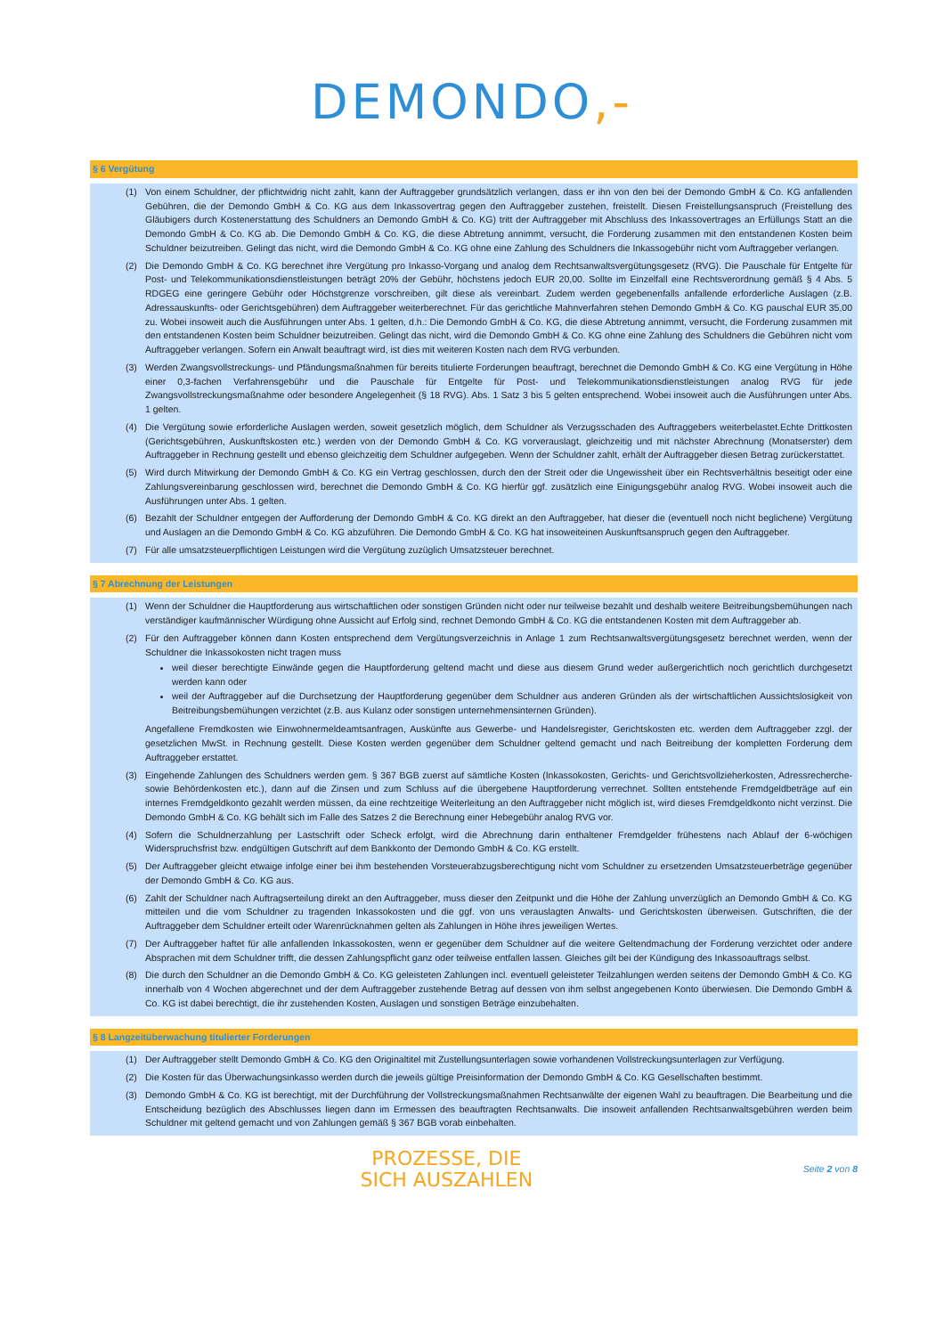DEMONDO,-
§ 6 Vergütung
(1) Von einem Schuldner, der pflichtwidrig nicht zahlt, kann der Auftraggeber grundsätzlich verlangen, dass er ihn von den bei der Demondo GmbH & Co. KG anfallenden Gebühren, die der Demondo GmbH & Co. KG aus dem Inkassovertrag gegen den Auftraggeber zustehen, freistellt. Diesen Freistellungsanspruch (Freistellung des Gläubigers durch Kostenerstattung des Schuldners an Demondo GmbH & Co. KG) tritt der Auftraggeber mit Abschluss des Inkassovertrages an Erfüllungs Statt an die Demondo GmbH & Co. KG ab. Die Demondo GmbH & Co. KG, die diese Abtretung annimmt, versucht, die Forderung zusammen mit den entstandenen Kosten beim Schuldner beizutreiben. Gelingt das nicht, wird die Demondo GmbH & Co. KG ohne eine Zahlung des Schuldners die Inkassogebühr nicht vom Auftraggeber verlangen.
(2) Die Demondo GmbH & Co. KG berechnet ihre Vergütung pro Inkasso-Vorgang und analog dem Rechtsanwaltsvergütungsgesetz (RVG). Die Pauschale für Entgelte für Post- und Telekommunikationsdienstleistungen beträgt 20% der Gebühr, höchstens jedoch EUR 20,00. Sollte im Einzelfall eine Rechtsverordnung gemäß § 4 Abs. 5 RDGEG eine geringere Gebühr oder Höchstgrenze vorschreiben, gilt diese als vereinbart. Zudem werden gegebenenfalls anfallende erforderliche Auslagen (z.B. Adressauskunfts- oder Gerichtsgebühren) dem Auftraggeber weiterberechnet. Für das gerichtliche Mahnverfahren stehen Demondo GmbH & Co. KG pauschal EUR 35,00 zu. Wobei insoweit auch die Ausführungen unter Abs. 1 gelten, d.h.: Die Demondo GmbH & Co. KG, die diese Abtretung annimmt, versucht, die Forderung zusammen mit den entstandenen Kosten beim Schuldner beizutreiben. Gelingt das nicht, wird die Demondo GmbH & Co. KG ohne eine Zahlung des Schuldners die Gebühren nicht vom Auftraggeber verlangen. Sofern ein Anwalt beauftragt wird, ist dies mit weiteren Kosten nach dem RVG verbunden.
(3) Werden Zwangsvollstreckungs- und Pfändungsmaßnahmen für bereits titulierte Forderungen beauftragt, berechnet die Demondo GmbH & Co. KG eine Vergütung in Höhe einer 0,3-fachen Verfahrensgebühr und die Pauschale für Entgelte für Post- und Telekommunikationsdienstleistungen analog RVG für jede Zwangsvollstreckungsmaßnahme oder besondere Angelegenheit (§ 18 RVG). Abs. 1 Satz 3 bis 5 gelten entsprechend. Wobei insoweit auch die Ausführungen unter Abs. 1 gelten.
(4) Die Vergütung sowie erforderliche Auslagen werden, soweit gesetzlich möglich, dem Schuldner als Verzugsschaden des Auftraggebers weiterbelastet.Echte Drittkosten (Gerichtsgebühren, Auskunftskosten etc.) werden von der Demondo GmbH & Co. KG vorverauslagt, gleichzeitig und mit nächster Abrechnung (Monatserster) dem Auftraggeber in Rechnung gestellt und ebenso gleichzeitig dem Schuldner aufgegeben. Wenn der Schuldner zahlt, erhält der Auftraggeber diesen Betrag zurückerstattet.
(5) Wird durch Mitwirkung der Demondo GmbH & Co. KG ein Vertrag geschlossen, durch den der Streit oder die Ungewissheit über ein Rechtsverhältnis beseitigt oder eine Zahlungsvereinbarung geschlossen wird, berechnet die Demondo GmbH & Co. KG hierfür ggf. zusätzlich eine Einigungsgebühr analog RVG. Wobei insoweit auch die Ausführungen unter Abs. 1 gelten.
(6) Bezahlt der Schuldner entgegen der Aufforderung der Demondo GmbH & Co. KG direkt an den Auftraggeber, hat dieser die (eventuell noch nicht beglichene) Vergütung und Auslagen an die Demondo GmbH & Co. KG abzuführen. Die Demondo GmbH & Co. KG hat insoweiteinen Auskunftsanspruch gegen den Auftraggeber.
(7) Für alle umsatzsteuerpflichtigen Leistungen wird die Vergütung zuzüglich Umsatzsteuer berechnet.
§ 7 Abrechnung der Leistungen
(1) Wenn der Schuldner die Hauptforderung aus wirtschaftlichen oder sonstigen Gründen nicht oder nur teilweise bezahlt und deshalb weitere Beitreibungsbemühungen nach verständiger kaufmännischer Würdigung ohne Aussicht auf Erfolg sind, rechnet Demondo GmbH & Co. KG die entstandenen Kosten mit dem Auftraggeber ab.
(2) Für den Auftraggeber können dann Kosten entsprechend dem Vergütungsverzeichnis in Anlage 1 zum Rechtsanwaltsvergütungsgesetz berechnet werden, wenn der Schuldner die Inkassokosten nicht tragen muss
weil dieser berechtigte Einwände gegen die Hauptforderung geltend macht und diese aus diesem Grund weder außergerichtlich noch gerichtlich durchgesetzt werden kann oder
weil der Auftraggeber auf die Durchsetzung der Hauptforderung gegenüber dem Schuldner aus anderen Gründen als der wirtschaftlichen Aussichtslosigkeit von Beitreibungsbemühungen verzichtet (z.B. aus Kulanz oder sonstigen unternehmensinternen Gründen).
Angefallene Fremdkosten wie Einwohnermeldeamtsanfragen, Auskünfte aus Gewerbe- und Handelsregister, Gerichtskosten etc. werden dem Auftraggeber zzgl. der gesetzlichen MwSt. in Rechnung gestellt. Diese Kosten werden gegenüber dem Schuldner geltend gemacht und nach Beitreibung der kompletten Forderung dem Auftraggeber erstattet.
(3) Eingehende Zahlungen des Schuldners werden gem. § 367 BGB zuerst auf sämtliche Kosten (Inkassokosten, Gerichts- und Gerichtsvollzieherkosten, Adressrecherche- sowie Behördenkosten etc.), dann auf die Zinsen und zum Schluss auf die übergebene Hauptforderung verrechnet. Sollten entstehende Fremdgeldbeträge auf ein internes Fremdgeldkonto gezahlt werden müssen, da eine rechtzeitige Weiterleitung an den Auftraggeber nicht möglich ist, wird dieses Fremdgeldkonto nicht verzinst. Die Demondo GmbH & Co. KG behält sich im Falle des Satzes 2 die Berechnung einer Hebegebühr analog RVG vor.
(4) Sofern die Schuldnerzahlung per Lastschrift oder Scheck erfolgt, wird die Abrechnung darin enthaltener Fremdgelder frühestens nach Ablauf der 6-wöchigen Widerspruchsfrist bzw. endgültigen Gutschrift auf dem Bankkonto der Demondo GmbH & Co. KG erstellt.
(5) Der Auftraggeber gleicht etwaige infolge einer bei ihm bestehenden Vorsteuerabzugsberechtigung nicht vom Schuldner zu ersetzenden Umsatzsteuerbeträge gegenüber der Demondo GmbH & Co. KG aus.
(6) Zahlt der Schuldner nach Auftragserteilung direkt an den Auftraggeber, muss dieser den Zeitpunkt und die Höhe der Zahlung unverzüglich an Demondo GmbH & Co. KG mitteilen und die vom Schuldner zu tragenden Inkassokosten und die ggf. von uns verauslagten Anwalts- und Gerichtskosten überweisen. Gutschriften, die der Auftraggeber dem Schuldner erteilt oder Warenrücknahmen gelten als Zahlungen in Höhe ihres jeweiligen Wertes.
(7) Der Auftraggeber haftet für alle anfallenden Inkassokosten, wenn er gegenüber dem Schuldner auf die weitere Geltendmachung der Forderung verzichtet oder andere Absprachen mit dem Schuldner trifft, die dessen Zahlungspflicht ganz oder teilweise entfallen lassen. Gleiches gilt bei der Kündigung des Inkassoauftrags selbst.
(8) Die durch den Schuldner an die Demondo GmbH & Co. KG geleisteten Zahlungen incl. eventuell geleisteter Teilzahlungen werden seitens der Demondo GmbH & Co. KG innerhalb von 4 Wochen abgerechnet und der dem Auftraggeber zustehende Betrag auf dessen von ihm selbst angegebenen Konto überwiesen. Die Demondo GmbH & Co. KG ist dabei berechtigt, die ihr zustehenden Kosten, Auslagen und sonstigen Beträge einzubehalten.
§ 8 Langzeitüberwachung titulierter Forderungen
(1) Der Auftraggeber stellt Demondo GmbH & Co. KG den Originaltitel mit Zustellungsunterlagen sowie vorhandenen Vollstreckungsunterlagen zur Verfügung.
(2) Die Kosten für das Überwachungsinkasso werden durch die jeweils gültige Preisinformation der Demondo GmbH & Co. KG Gesellschaften bestimmt.
(3) Demondo GmbH & Co. KG ist berechtigt, mit der Durchführung der Vollstreckungsmaßnahmen Rechtsanwälte der eigenen Wahl zu beauftragen. Die Bearbeitung und die Entscheidung bezüglich des Abschlusses liegen dann im Ermessen des beauftragten Rechtsanwalts. Die insoweit anfallenden Rechtsanwaltsgebühren werden beim Schuldner mit geltend gemacht und von Zahlungen gemäß § 367 BGB vorab einbehalten.
PROZESSE, DIE
SICH AUSZAHLEN
Seite 2 von 8